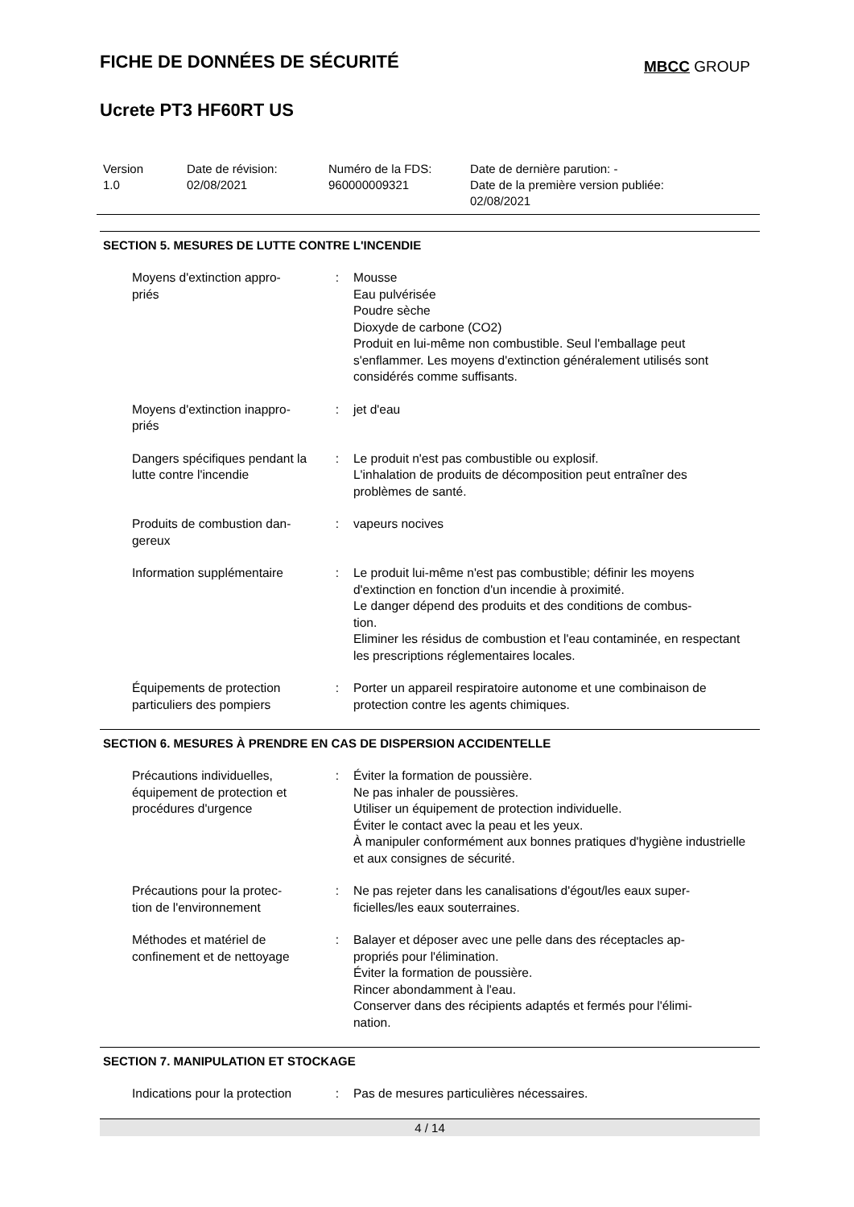FICHE DE DONNÉES DE SÉCURITÉ
MBCC GROUP
Ucrete PT3 HF60RT US
Version
1.0
Date de révision:
02/08/2021
Numéro de la FDS:
960000009321
Date de dernière parution: -
Date de la première version publiée:
02/08/2021
SECTION 5. MESURES DE LUTTE CONTRE L'INCENDIE
| Moyens d'extinction appro- priés | : | Mousse Eau pulvérisée Poudre sèche Dioxyde de carbone (CO2) Produit en lui-même non combustible. Seul l'emballage peut s'enflammer. Les moyens d'extinction généralement utilisés sont considérés comme suffisants. |
| Moyens d'extinction inappro- priés | : | jet d'eau |
| Dangers spécifiques pendant la lutte contre l'incendie | : | Le produit n'est pas combustible ou explosif. L'inhalation de produits de décomposition peut entraîner des problèmes de santé. |
| Produits de combustion dan- gereux | : | vapeurs nocives |
| Information supplémentaire | : | Le produit lui-même n'est pas combustible; définir les moyens d'extinction en fonction d'un incendie à proximité. Le danger dépend des produits et des conditions de combus- tion. Eliminer les résidus de combustion et l'eau contaminée, en respectant les prescriptions réglementaires locales. |
| Équipements de protection particuliers des pompiers | : | Porter un appareil respiratoire autonome et une combinaison de protection contre les agents chimiques. |
SECTION 6. MESURES À PRENDRE EN CAS DE DISPERSION ACCIDENTELLE
| Précautions individuelles, équipement de protection et procédures d'urgence | : | Éviter la formation de poussière. Ne pas inhaler de poussières. Utiliser un équipement de protection individuelle. Éviter le contact avec la peau et les yeux. À manipuler conformément aux bonnes pratiques d'hygiène industrielle et aux consignes de sécurité. |
| Précautions pour la protec- tion de l'environnement | : | Ne pas rejeter dans les canalisations d'égout/les eaux super- ficielles/les eaux souterraines. |
| Méthodes et matériel de confinement et de nettoyage | : | Balayer et déposer avec une pelle dans des réceptacles ap- propriés pour l'élimination. Éviter la formation de poussière. Rincer abondamment à l'eau. Conserver dans des récipients adaptés et fermés pour l'élimi- nation. |
SECTION 7. MANIPULATION ET STOCKAGE
| Indications pour la protection | : | Pas de mesures particulières nécessaires. |
4 / 14